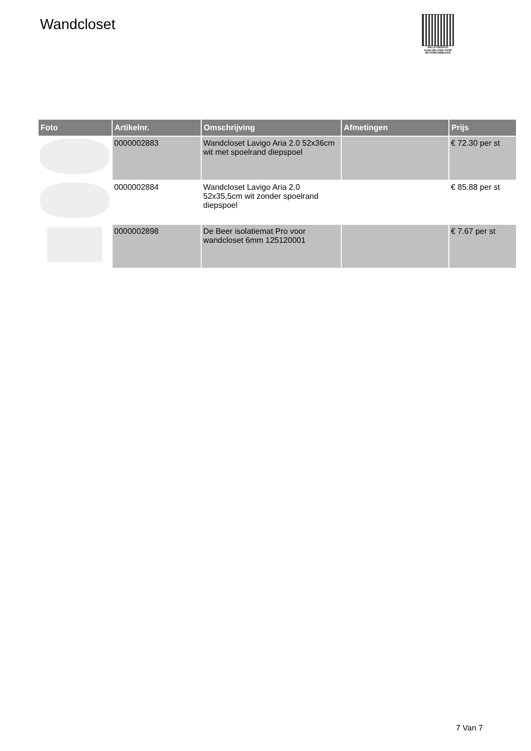Wandcloset
PALLETSERVICE
SCAN QR-CODE VOOR RETOURFORMULIER
| Foto | Artikelnr. | Omschrijving | Afmetingen | Prijs |
| --- | --- | --- | --- | --- |
| | 0000002883 | Wandcloset Lavigo Aria 2.0 52x36cm wit met spoelrand diepspoel | | € 72.30 per st |
| | 0000002884 | Wandcloset Lavigo Aria 2.0 52x35,5cm wit zonder spoelrand diepspoel | | € 85.88 per st |
| | 0000002898 | De Beer isolatiemat Pro voor wandcloset 6mm 125120001 | | € 7.67 per st |
7 Van 7